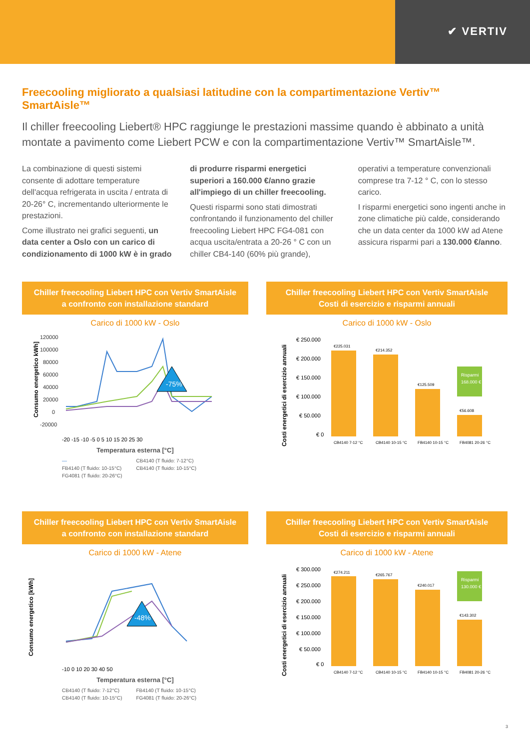✔ VERTIV
Freecooling migliorato a qualsiasi latitudine con la compartimentazione Vertiv™ SmartAisle™
Il chiller freecooling Liebert® HPC raggiunge le prestazioni massime quando è abbinato a unità montate a pavimento come Liebert PCW e con la compartimentazione Vertiv™ SmartAisle™.
La combinazione di questi sistemi consente di adottare temperature dell'acqua refrigerata in uscita / entrata di 20-26° C, incrementando ulteriormente le prestazioni.
Come illustrato nei grafici seguenti, un data center a Oslo con un carico di condizionamento di 1000 kW è in grado di produrre risparmi energetici superiori a 160.000 €/anno grazie all'impiego di un chiller freecooling.
Questi risparmi sono stati dimostrati confrontando il funzionamento del chiller freecooling Liebert HPC FG4-081 con acqua uscita/entrata a 20-26 ° C con un chiller CB4-140 (60% più grande), operativi a temperature convenzionali comprese tra 7-12 ° C, con lo stesso carico.
I risparmi energetici sono ingenti anche in zone climatiche più calde, considerando che un data center da 1000 kW ad Atene assicura risparmi pari a 130.000 €/anno.
Chiller freecooling Liebert HPC con Vertiv SmartAisle
a confronto con installazione standard
Carico di 1000 kW - Oslo
Consumo energetico kWh]
120000
100000
80000
60000
40000
20000
0
-20000
-75%
-20 -15 -10 -5 0 5 10 15 20 25 30
Temperatura esterna [°C]
— CB4140 (T fluido: 7-12°C) FB4140 (T fluido: 10-15°C) CB4140 (T fluido: 10-15°C) FG4081 (T fluido: 20-26°C)
Chiller freecooling Liebert HPC con Vertiv SmartAisle
Costi di esercizio e risparmi annuali
Carico di 1000 kW - Oslo
Costi energetici di esercizio annuali
€ 250.000
€ 200.000
€ 150.000
€ 100.000
€ 50.000
€ 0
€225.031
€214.352
€125.509
€56.608
Risparmi
168.000 €
CB4140 7-12 °C
CB4140 10-15 °C
FB4140 10-15 °C
FB4081 20-26 °C
Chiller freecooling Liebert HPC con Vertiv SmartAisle
a confronto con installazione standard
Carico di 1000 kW - Atene
Consumo energetico [kWh]
-48%
-10 0 10 20 30 40 50
Temperatura esterna [°C]
CB4140 (T fluido: 7-12°C) FB4140 (T fluido: 10-15°C) CB4140 (T fluido: 10-15°C) FG4081 (T fluido: 20-26°C)
Chiller freecooling Liebert HPC con Vertiv SmartAisle
Costi di esercizio e risparmi annuali
Carico di 1000 kW - Atene
Costi energetici di esercizio annuali
€ 300.000
€ 250.000
€ 200.000
€ 150.000
€ 100.000
€ 50.000
€ 0
€274.211
€265.767
€240.017
€143.302
Risparmi
130.000 €
CB4140 7-12 °C
CB4140 10-15 °C
FB4140 10-15 °C
FB4081 20-26 °C
3